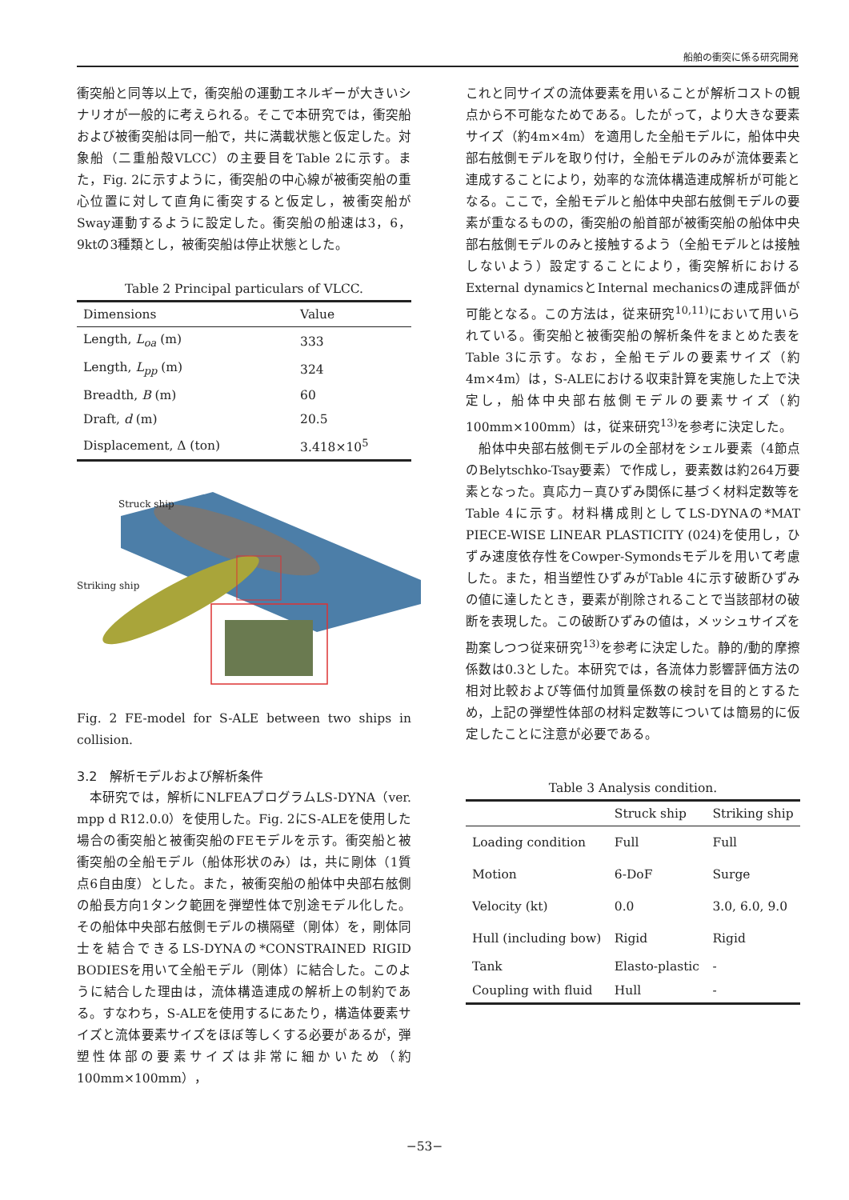船舶の衝突に係る研究開発
衝突船と同等以上で，衝突船の運動エネルギーが大きいシナリオが一般的に考えられる。そこで本研究では，衝突船および被衝突船は同一船で，共に満載状態と仮定した。対象船（二重船殻VLCC）の主要目をTable 2に示す。また，Fig. 2に示すように，衝突船の中心線が被衝突船の重心位置に対して直角に衝突すると仮定し，被衝突船がSway運動するように設定した。衝突船の船速は3，6，9ktの3種類とし，被衝突船は停止状態とした。
Table 2 Principal particulars of VLCC.
| Dimensions | Value |
| --- | --- |
| Length, L<sub>oa</sub> (m) | 333 |
| Length, L<sub>pp</sub> (m) | 324 |
| Breadth, B (m) | 60 |
| Draft, d (m) | 20.5 |
| Displacement, Δ (ton) | 3.418×10<sup>5</sup> |
Struck ship
Striking ship
Fig. 2 FE-model for S-ALE between two ships in collision.
3.2　解析モデルおよび解析条件
　本研究では，解析にNLFEAプログラムLS-DYNA（ver. mpp d R12.0.0）を使用した。Fig. 2にS-ALEを使用した場合の衝突船と被衝突船のFEモデルを示す。衝突船と被衝突船の全船モデル（船体形状のみ）は，共に剛体（1質点6自由度）とした。また，被衝突船の船体中央部右舷側の船長方向1タンク範囲を弾塑性体で別途モデル化した。その船体中央部右舷側モデルの横隔壁（剛体）を，剛体同士を結合できるLS-DYNAの*CONSTRAINED RIGID BODIESを用いて全船モデル（剛体）に結合した。このように結合した理由は，流体構造連成の解析上の制約である。すなわち，S-ALEを使用するにあたり，構造体要素サイズと流体要素サイズをほぼ等しくする必要があるが，弾塑性体部の要素サイズは非常に細かいため（約100mm×100mm），
これと同サイズの流体要素を用いることが解析コストの観点から不可能なためである。したがって，より大きな要素サイズ（約4m×4m）を適用した全船モデルに，船体中央部右舷側モデルを取り付け，全船モデルのみが流体要素と連成することにより，効率的な流体構造連成解析が可能となる。ここで，全船モデルと船体中央部右舷側モデルの要素が重なるものの，衝突船の船首部が被衝突船の船体中央部右舷側モデルのみと接触するよう（全船モデルとは接触しないよう）設定することにより，衝突解析におけるExternal dynamicsとInternal mechanicsの連成評価が可能となる。この方法は，従来研究<sup>10,11)</sup>において用いられている。衝突船と被衝突船の解析条件をまとめた表をTable 3に示す。なお，全船モデルの要素サイズ（約4m×4m）は，S-ALEにおける収束計算を実施した上で決定し，船体中央部右舷側モデルの要素サイズ（約100mm×100mm）は，従来研究<sup>13)</sup>を参考に決定した。
　船体中央部右舷側モデルの全部材をシェル要素（4節点のBelytschko-Tsay要素）で作成し，要素数は約264万要素となった。真応力－真ひずみ関係に基づく材料定数等をTable 4に示す。材料構成則としてLS-DYNAの*MAT PIECE-WISE LINEAR PLASTICITY (024)を使用し，ひずみ速度依存性をCowper-Symondsモデルを用いて考慮した。また，相当塑性ひずみがTable 4に示す破断ひずみの値に達したとき，要素が削除されることで当該部材の破断を表現した。この破断ひずみの値は，メッシュサイズを勘案しつつ従来研究<sup>13)</sup>を参考に決定した。静的/動的摩擦係数は0.3とした。本研究では，各流体力影響評価方法の相対比較および等価付加質量係数の検討を目的とするため，上記の弾塑性体部の材料定数等については簡易的に仮定したことに注意が必要である。
Table 3 Analysis condition.
| | Struck ship | Striking ship |
| --- | --- | --- |
| Loading condition | Full | Full |
| Motion | 6-DoF | Surge |
| Velocity (kt) | 0.0 | 3.0, 6.0, 9.0 |
| Hull (including bow) | Rigid | Rigid |
| Tank | Elasto-plastic | - |
| Coupling with fluid | Hull | - |
−53−